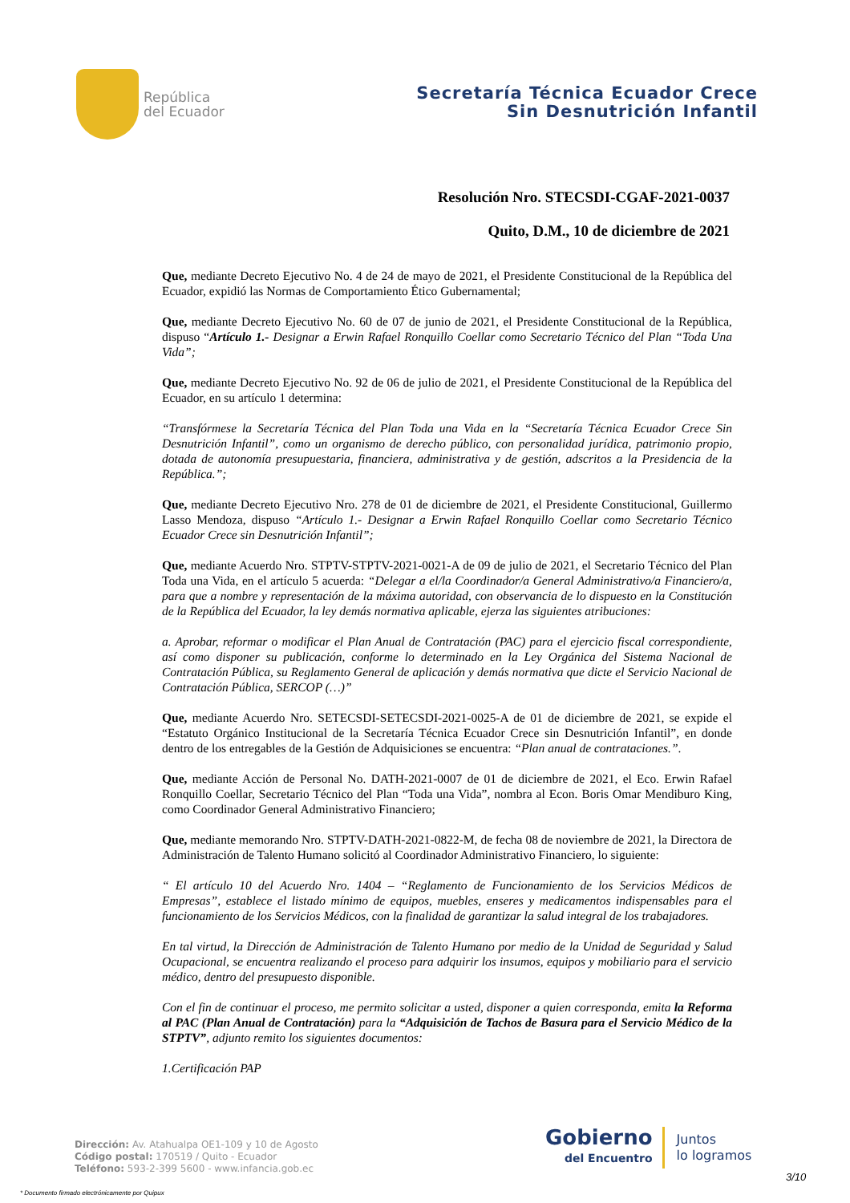República
del Ecuador
Secretaría Técnica Ecuador Crece
Sin Desnutrición Infantil
Resolución Nro. STECSDI-CGAF-2021-0037
Quito, D.M., 10 de diciembre de 2021
Que, mediante Decreto Ejecutivo No. 4 de 24 de mayo de 2021, el Presidente Constitucional de la República del Ecuador, expidió las Normas de Comportamiento Ético Gubernamental;
Que, mediante Decreto Ejecutivo No. 60 de 07 de junio de 2021, el Presidente Constitucional de la República, dispuso “Artículo 1.- Designar a Erwin Rafael Ronquillo Coellar como Secretario Técnico del Plan “Toda Una Vida”;
Que, mediante Decreto Ejecutivo No. 92 de 06 de julio de 2021, el Presidente Constitucional de la República del Ecuador, en su artículo 1 determina:
“Transfórmese la Secretaría Técnica del Plan Toda una Vida en la “Secretaría Técnica Ecuador Crece Sin Desnutrición Infantil”, como un organismo de derecho público, con personalidad jurídica, patrimonio propio, dotada de autonomía presupuestaria, financiera, administrativa y de gestión, adscritos a la Presidencia de la República.”;
Que, mediante Decreto Ejecutivo Nro. 278 de 01 de diciembre de 2021, el Presidente Constitucional, Guillermo Lasso Mendoza, dispuso “Artículo 1.- Designar a Erwin Rafael Ronquillo Coellar como Secretario Técnico Ecuador Crece sin Desnutrición Infantil”;
Que, mediante Acuerdo Nro. STPTV-STPTV-2021-0021-A de 09 de julio de 2021, el Secretario Técnico del Plan Toda una Vida, en el artículo 5 acuerda: “Delegar a el/la Coordinador/a General Administrativo/a Financiero/a, para que a nombre y representación de la máxima autoridad, con observancia de lo dispuesto en la Constitución de la República del Ecuador, la ley demás normativa aplicable, ejerza las siguientes atribuciones:
a. Aprobar, reformar o modificar el Plan Anual de Contratación (PAC) para el ejercicio fiscal correspondiente, así como disponer su publicación, conforme lo determinado en la Ley Orgánica del Sistema Nacional de Contratación Pública, su Reglamento General de aplicación y demás normativa que dicte el Servicio Nacional de Contratación Pública, SERCOP (…)”
Que, mediante Acuerdo Nro. SETECSDI-SETECSDI-2021-0025-A de 01 de diciembre de 2021, se expide el “Estatuto Orgánico Institucional de la Secretaría Técnica Ecuador Crece sin Desnutrición Infantil”, en donde dentro de los entregables de la Gestión de Adquisiciones se encuentra: “Plan anual de contrataciones.”.
Que, mediante Acción de Personal No. DATH-2021-0007 de 01 de diciembre de 2021, el Eco. Erwin Rafael Ronquillo Coellar, Secretario Técnico del Plan “Toda una Vida”, nombra al Econ. Boris Omar Mendiburo King, como Coordinador General Administrativo Financiero;
Que, mediante memorando Nro. STPTV-DATH-2021-0822-M, de fecha 08 de noviembre de 2021, la Directora de Administración de Talento Humano solicitó al Coordinador Administrativo Financiero, lo siguiente:
“ El artículo 10 del Acuerdo Nro. 1404 – “Reglamento de Funcionamiento de los Servicios Médicos de Empresas”, establece el listado mínimo de equipos, muebles, enseres y medicamentos indispensables para el funcionamiento de los Servicios Médicos, con la finalidad de garantizar la salud integral de los trabajadores.
En tal virtud, la Dirección de Administración de Talento Humano por medio de la Unidad de Seguridad y Salud Ocupacional, se encuentra realizando el proceso para adquirir los insumos, equipos y mobiliario para el servicio médico, dentro del presupuesto disponible.
Con el fin de continuar el proceso, me permito solicitar a usted, disponer a quien corresponda, emita la Reforma al PAC (Plan Anual de Contratación) para la “Adquisición de Tachos de Basura para el Servicio Médico de la STPTV”, adjunto remito los siguientes documentos:
1.Certificación PAP
Dirección: Av. Atahualpa OE1-109 y 10 de Agosto
Código postal: 170519 / Quito - Ecuador
Teléfono: 593-2-399 5600 - www.infancia.gob.ec
Gobierno
del Encuentro
Juntos
lo logramos
3/10
* Documento firmado electrónicamente por Quipux